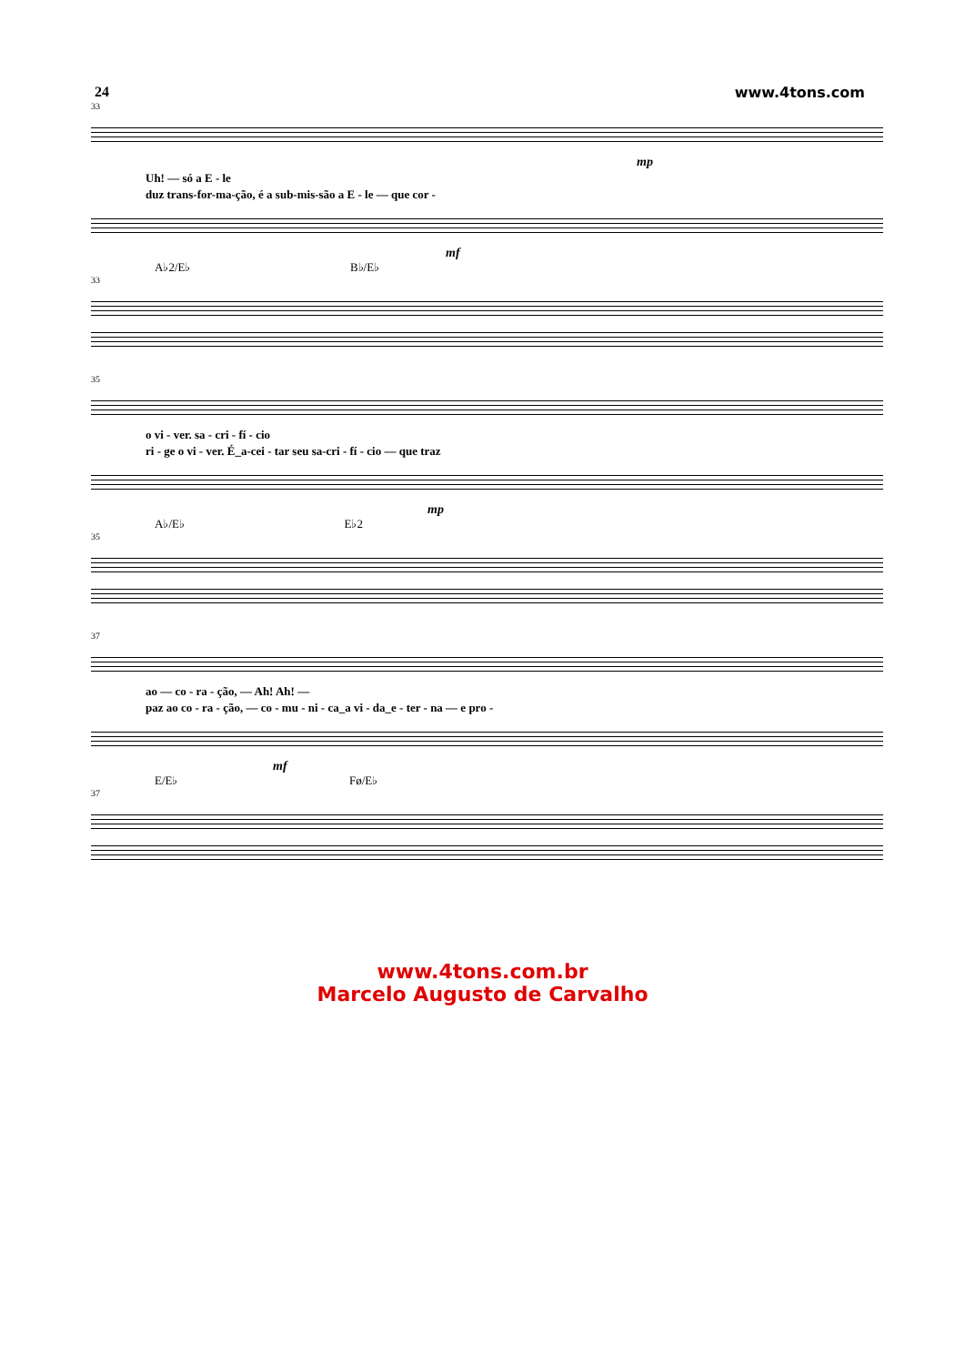24 www.4tons.com
33
mp
Uh! — só a E - le
duz trans-for-ma-ção, é a sub-mis-são a E - le — que cor -
mf
A♭2/E♭ B♭/E♭
33
35
o vi - ver. sa - cri - fí - cio
ri - ge o vi - ver. É_a-cei - tar seu sa-cri - fí - cio — que traz
mp
A♭/E♭ E♭2
35
37
ao — co - ra - ção, — Ah! Ah! —
paz ao co - ra - ção, — co - mu - ni - ca_a vi - da_e - ter - na — e pro -
mf
E/E♭ Fø/E♭
37
www.4tons.com.br
Marcelo Augusto de Carvalho